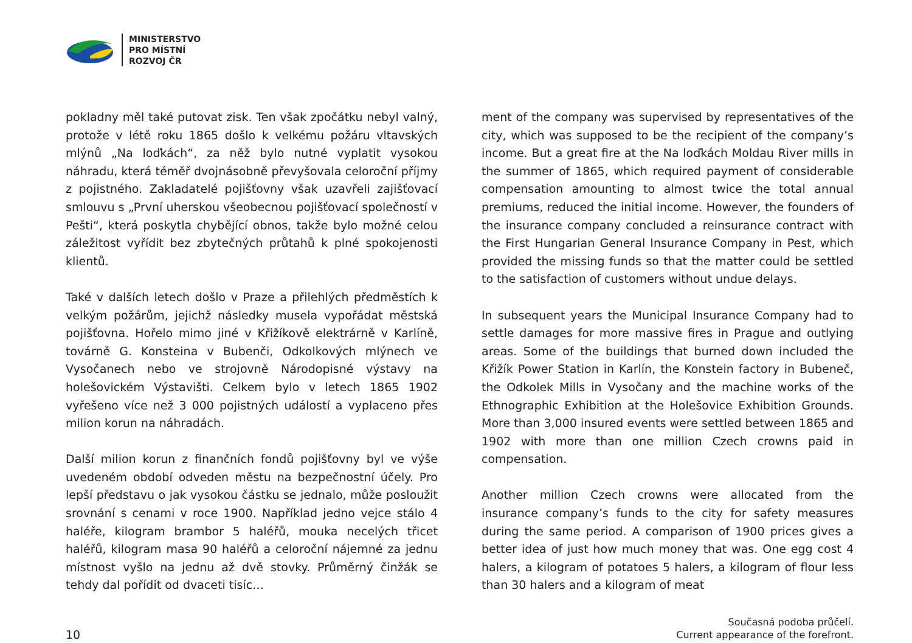MINISTERSTVO
PRO MÍSTNÍ
ROZVOJ ČR
pokladny měl také putovat zisk. Ten však zpočátku nebyl valný, protože v létě roku 1865 došlo k velkému požáru vltavských mlýnů „Na loďkách“, za něž bylo nutné vyplatit vysokou náhradu, která téměř dvojnásobně převyšovala celoroční příjmy z pojistného. Zakladatelé pojišťovny však uzavřeli zajišťovací smlouvu s „První uherskou všeobecnou pojišťovací společností v Pešti“, která poskytla chybějící obnos, takže bylo možné celou záležitost vyřídit bez zbytečných průtahů k plné spokojenosti klientů.
Také v dalších letech došlo v Praze a přilehlých předměstích k velkým požárům, jejichž následky musela vypořádat městská pojišťovna. Hořelo mimo jiné v Křižíkově elektrárně v Karlíně, továrně G. Konsteina v Bubenči, Odkolkových mlýnech ve Vysočanech nebo ve strojovně Národopisné výstavy na holešovickém Výstavišti. Celkem bylo v letech 1865 1902 vyřešeno více než 3 000 pojistných událostí a vyplaceno přes milion korun na náhradách.
Další milion korun z finančních fondů pojišťovny byl ve výše uvedeném období odveden městu na bezpečnostní účely. Pro lepší představu o jak vysokou částku se jednalo, může posloužit srovnání s cenami v roce 1900. Například jedno vejce stálo 4 haléře, kilogram brambor 5 haléřů, mouka necelých třicet haléřů, kilogram masa 90 haléřů a celoroční nájemné za jednu místnost vyšlo na jednu až dvě stovky. Průměrný činžák se tehdy dal pořídit od dvaceti tisíc…
ment of the company was supervised by representatives of the city, which was supposed to be the recipient of the company’s income. But a great fire at the Na loďkách Moldau River mills in the summer of 1865, which required payment of considerable compensation amounting to almost twice the total annual premiums, reduced the initial income. However, the founders of the insurance company concluded a reinsurance contract with the First Hungarian General Insurance Company in Pest, which provided the missing funds so that the matter could be settled to the satisfaction of customers without undue delays.
In subsequent years the Municipal Insurance Company had to settle damages for more massive fires in Prague and outlying areas. Some of the buildings that burned down included the Křižík Power Station in Karlín, the Konstein factory in Bubeneč, the Odkolek Mills in Vysočany and the machine works of the Ethnographic Exhibition at the Holešovice Exhibition Grounds. More than 3,000 insured events were settled between 1865 and 1902 with more than one million Czech crowns paid in compensation.
Another million Czech crowns were allocated from the insurance company’s funds to the city for safety measures during the same period. A comparison of 1900 prices gives a better idea of just how much money that was. One egg cost 4 halers, a kilogram of potatoes 5 halers, a kilogram of flour less than 30 halers and a kilogram of meat
10
Současná podoba průčelí.
Current appearance of the forefront.